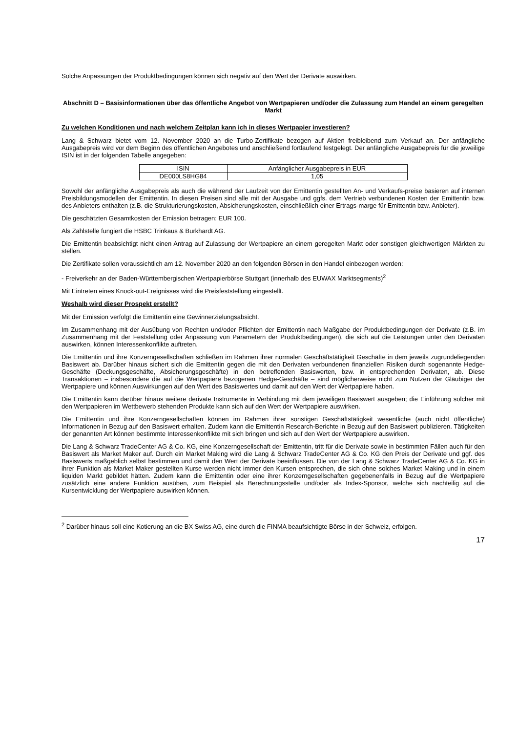Solche Anpassungen der Produktbedingungen können sich negativ auf den Wert der Derivate auswirken.
Abschnitt D – Basisinformationen über das öffentliche Angebot von Wertpapieren und/oder die Zulassung zum Handel an einem geregelten Markt
Zu welchen Konditionen und nach welchem Zeitplan kann ich in dieses Wertpapier investieren?
Lang & Schwarz bietet vom 12. November 2020 an die Turbo-Zertifikate bezogen auf Aktien freibleibend zum Verkauf an. Der anfängliche Ausgabepreis wird vor dem Beginn des öffentlichen Angebotes und anschließend fortlaufend festgelegt. Der anfängliche Ausgabepreis für die jeweilige ISIN ist in der folgenden Tabelle angegeben:
| ISIN | Anfänglicher Ausgabepreis in EUR |
| --- | --- |
| DE000LS8HG84 | 1,05 |
Sowohl der anfängliche Ausgabepreis als auch die während der Laufzeit von der Emittentin gestellten An- und Verkaufs-preise basieren auf internen Preisbildungsmodellen der Emittentin. In diesen Preisen sind alle mit der Ausgabe und ggfs. dem Vertrieb verbundenen Kosten der Emittentin bzw. des Anbieters enthalten (z.B. die Strukturierungskosten, Absicherungskosten, einschließlich einer Ertrags-marge für Emittentin bzw. Anbieter).
Die geschätzten Gesamtkosten der Emission betragen: EUR 100.
Als Zahlstelle fungiert die HSBC Trinkaus & Burkhardt AG.
Die Emittentin beabsichtigt nicht einen Antrag auf Zulassung der Wertpapiere an einem geregelten Markt oder sonstigen gleichwertigen Märkten zu stellen.
Die Zertifikate sollen voraussichtlich am 12. November 2020 an den folgenden Börsen in den Handel einbezogen werden:
- Freiverkehr an der Baden-Württembergischen Wertpapierbörse Stuttgart (innerhalb des EUWAX Marktsegments)<sup>2</sup>
Mit Eintreten eines Knock-out-Ereignisses wird die Preisfeststellung eingestellt.
Weshalb wird dieser Prospekt erstellt?
Mit der Emission verfolgt die Emittentin eine Gewinnerzielungsabsicht.
Im Zusammenhang mit der Ausübung von Rechten und/oder Pflichten der Emittentin nach Maßgabe der Produktbedingungen der Derivate (z.B. im Zusammenhang mit der Feststellung oder Anpassung von Parametern der Produktbedingungen), die sich auf die Leistungen unter den Derivaten auswirken, können Interessenkonflikte auftreten.
Die Emittentin und ihre Konzerngesellschaften schließen im Rahmen ihrer normalen Geschäftstätigkeit Geschäfte in dem jeweils zugrundeliegenden Basiswert ab. Darüber hinaus sichert sich die Emittentin gegen die mit den Derivaten verbundenen finanziellen Risiken durch sogenannte Hedge-Geschäfte (Deckungsgeschäfte, Absicherungsgeschäfte) in den betreffenden Basiswerten, bzw. in entsprechenden Derivaten, ab. Diese Transaktionen – insbesondere die auf die Wertpapiere bezogenen Hedge-Geschäfte – sind möglicherweise nicht zum Nutzen der Gläubiger der Wertpapiere und können Auswirkungen auf den Wert des Basiswertes und damit auf den Wert der Wertpapiere haben.
Die Emittentin kann darüber hinaus weitere derivate Instrumente in Verbindung mit dem jeweiligen Basiswert ausgeben; die Einführung solcher mit den Wertpapieren im Wettbewerb stehenden Produkte kann sich auf den Wert der Wertpapiere auswirken.
Die Emittentin und ihre Konzerngesellschaften können im Rahmen ihrer sonstigen Geschäftstätigkeit wesentliche (auch nicht öffentliche) Informationen in Bezug auf den Basiswert erhalten. Zudem kann die Emittentin Research-Berichte in Bezug auf den Basiswert publizieren. Tätigkeiten der genannten Art können bestimmte Interessenkonflikte mit sich bringen und sich auf den Wert der Wertpapiere auswirken.
Die Lang & Schwarz TradeCenter AG & Co. KG, eine Konzerngesellschaft der Emittentin, tritt für die Derivate sowie in bestimmten Fällen auch für den Basiswert als Market Maker auf. Durch ein Market Making wird die Lang & Schwarz TradeCenter AG & Co. KG den Preis der Derivate und ggf. des Basiswerts maßgeblich selbst bestimmen und damit den Wert der Derivate beeinflussen. Die von der Lang & Schwarz TradeCenter AG & Co. KG in ihrer Funktion als Market Maker gestellten Kurse werden nicht immer den Kursen entsprechen, die sich ohne solches Market Making und in einem liquiden Markt gebildet hätten. Zudem kann die Emittentin oder eine ihrer Konzerngesellschaften gegebenenfalls in Bezug auf die Wertpapiere zusätzlich eine andere Funktion ausüben, zum Beispiel als Berechnungsstelle und/oder als Index-Sponsor, welche sich nachteilig auf die Kursentwicklung der Wertpapiere auswirken können.
<sup>2</sup> Darüber hinaus soll eine Kotierung an die BX Swiss AG, eine durch die FINMA beaufsichtigte Börse in der Schweiz, erfolgen.
17